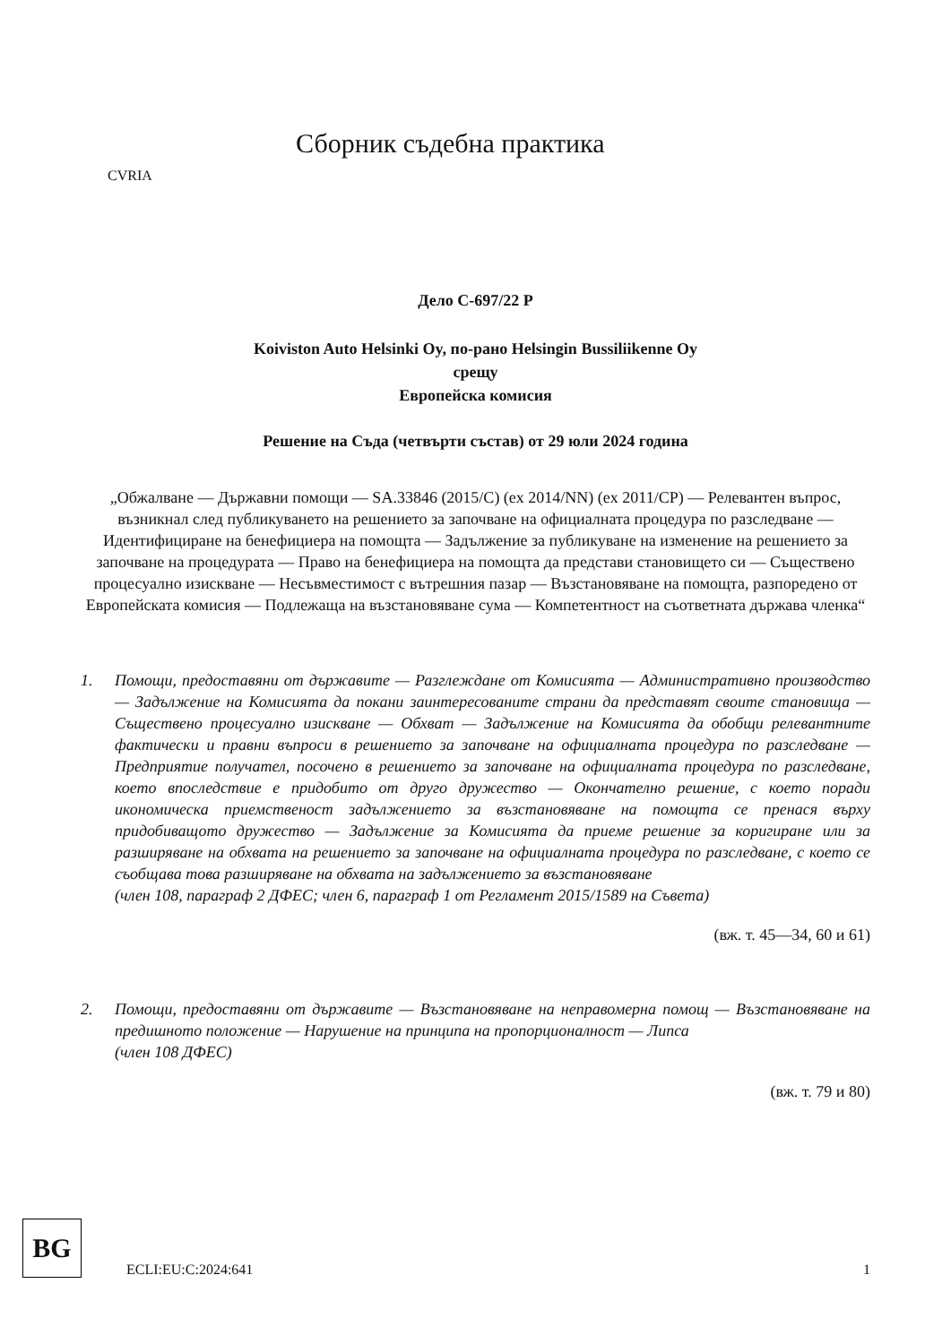CVRIA
Сборник съдебна практика
Дело C-697/22 P
Koiviston Auto Helsinki Oy, по-рано Helsingin Bussiliikenne Oy
срещу
Европейска комисия
Решение на Съда (четвърти състав) от 29 юли 2024 година
„Обжалване — Държавни помощи — SA.33846 (2015/C) (ex 2014/NN) (ex 2011/CP) — Релевантен въпрос, възникнал след публикуването на решението за започване на официалната процедура по разследване — Идентифициране на бенефициера на помощта — Задължение за публикуване на изменение на решението за започване на процедурата — Право на бенефициера на помощта да представи становището си — Съществено процесуално изискване — Несъвместимост с вътрешния пазар — Възстановяване на помощта, разпоредено от Европейската комисия — Подлежаща на възстановяване сума — Компетентност на съответната държава членка“
1. Помощи, предоставяни от държавите — Разглеждане от Комисията — Административно производство — Задължение на Комисията да покани заинтересованите страни да представят своите становища — Съществено процесуално изискване — Обхват — Задължение на Комисията да обобщи релевантните фактически и правни въпроси в решението за започване на официалната процедура по разследване — Предприятие получател, посочено в решението за започване на официалната процедура по разследване, което впоследствие е придобито от друго дружество — Окончателно решение, с което поради икономическа приемственост задължението за възстановяване на помощта се пренася върху придобиващото дружество — Задължение за Комисията да приеме решение за коригиране или за разширяване на обхвата на решението за започване на официалната процедура по разследване, с което се съобщава това разширяване на обхвата на задължението за възстановяване
(член 108, параграф 2 ДФЕС; член 6, параграф 1 от Регламент 2015/1589 на Съвета)
(вж. т. 45—34, 60 и 61)
2. Помощи, предоставяни от държавите — Възстановяване на неправомерна помощ — Възстановяване на предишното положение — Нарушение на принципа на пропорционалност — Липса
(член 108 ДФЕС)
(вж. т. 79 и 80)
BG
ECLI:EU:C:2024:641
1